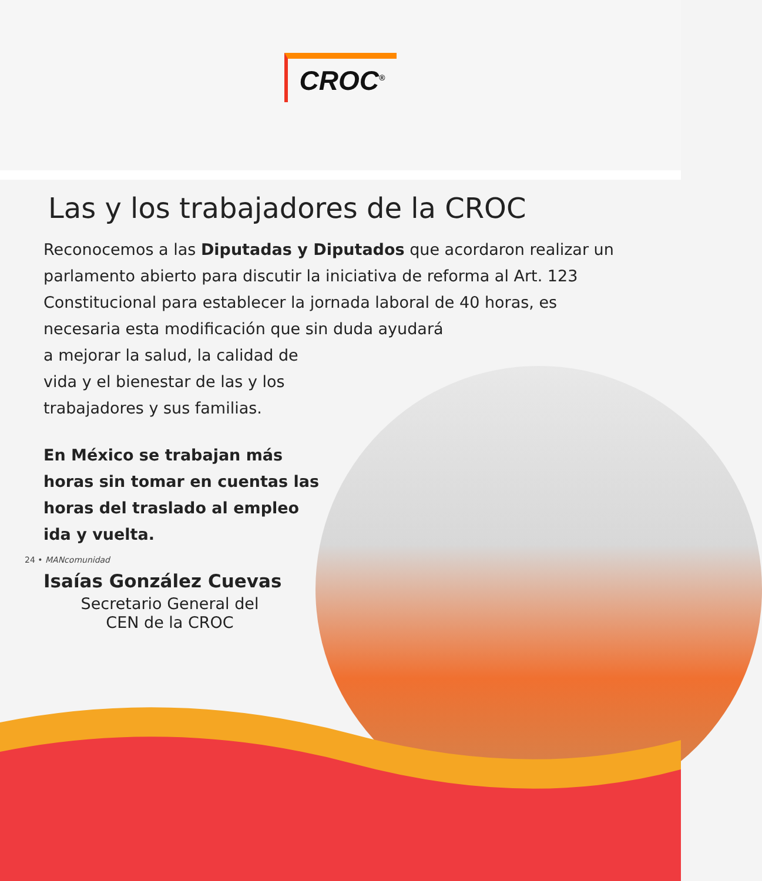CROC<sup>®</sup>
Las y los trabajadores de la CROC
Reconocemos a las Diputadas y Diputados que acordaron realizar un parlamento abierto para discutir la iniciativa de reforma al Art. 123 Constitucional para establecer la jornada laboral de 40 horas, es necesaria esta modificación que sin duda ayudará
a mejorar la salud, la calidad de
vida y el bienestar de las y los
trabajadores y sus familias.
En México se trabajan más horas sin tomar en cuentas las horas del traslado al empleo ida y vuelta.
Isaías González Cuevas
Secretario General del CEN de la CROC
24 • MANcomunidad